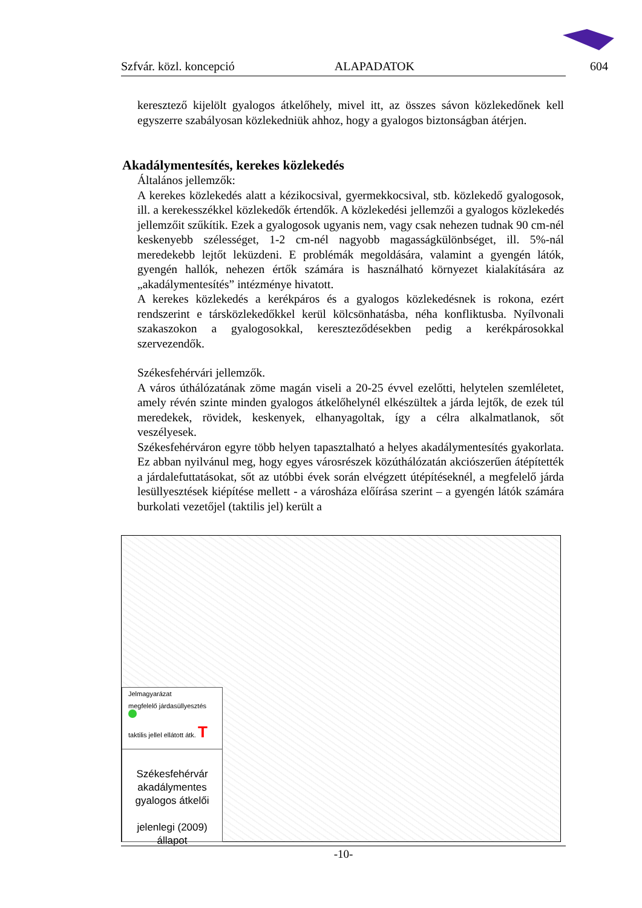Szfvár. közl. koncepció ALAPADATOK 604
keresztező kijelölt gyalogos átkelőhely, mivel itt, az összes sávon közlekedőnek kell egyszerre szabályosan közlekedniük ahhoz, hogy a gyalogos biztonságban átérjen.
Általános jellemzők:
A kerekes közlekedés alatt a kézikocsival, gyermekkocsival, stb. közlekedő gyalogosok, ill. a kerekesszékkel közlekedők értendők. A közlekedési jellemzői a gyalogos közlekedés jellemzőit szűkítik. Ezek a gyalogosok ugyanis nem, vagy csak nehezen tudnak 90 cm-nél keskenyebb szélességet, 1-2 cm-nél nagyobb magasságkülönbséget, ill. 5%-nál meredekebb lejtőt leküzdeni. E problémák megoldására, valamint a gyengén látók, gyengén hallók, nehezen értők számára is használható környezet kialakítására az „akadálymentesítés” intézménye hivatott.
A kerekes közlekedés a kerékpáros és a gyalogos közlekedésnek is rokona, ezért rendszerint e társközlekedőkkel kerül kölcsönhatásba, néha konfliktusba. Nyílvonali szakaszokon a gyalogosokkal, kereszteződésekben pedig a kerékpárosokkal szervezendők.
Székesfehérvári jellemzők.
A város úthálózatának zöme magán viseli a 20-25 évvel ezelőtti, helytelen szemléletet, amely révén szinte minden gyalogos átkelőhelynél elkészültek a járda lejtők, de ezek túl meredekek, rövidek, keskenyek, elhanyagoltak, így a célra alkalmatlanok, sőt veszélyesek.
Székesfehérváron egyre több helyen tapasztalható a helyes akadálymentesítés gyakorlata. Ez abban nyilvánul meg, hogy egyes városrészek közúthálózatán akciószerűen átépítették a járdalefuttatásokat, sőt az utóbbi évek során elvégzett útépítéseknél, a megfelelő járda lesüllyesztések kiépítése mellett - a városháza előírása szerint – a gyengén látók számára burkolati vezetőjel (taktilis jel) került a
Akadálymentesítés, kerekes közlekedés
Jelmagyarázat
megfelelő járdasüllyesztés
taktilis jellel ellátott átk. T
Székesfehérvár
akadálymentes
gyalogos átkelői
jelenlegi (2009) állapot
-10-